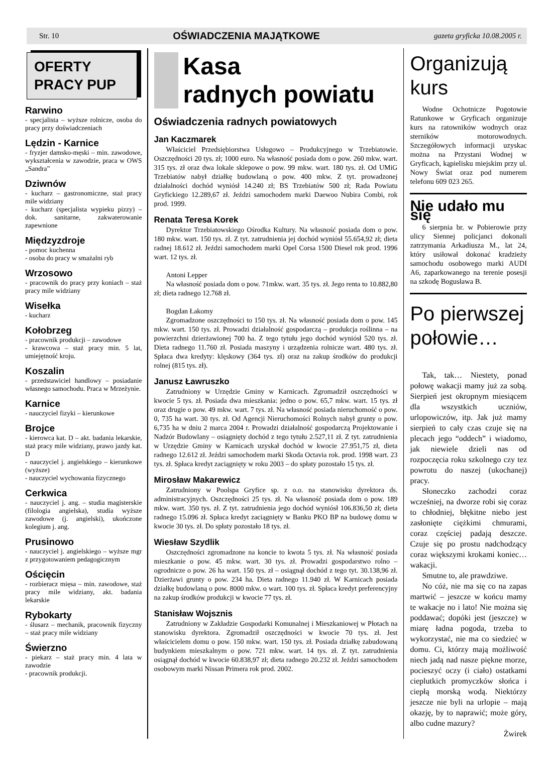Str. 10 OŚWIADCZENIA MAJĄTKOWE gazeta gryficka 10.08.2005 r.
OFERTY
PRACY PUP
Rarwino
- specjalista – wyższe rolnicze, osoba do pracy przy doświadczeniach
Lędzin - Karnice
- fryzjer damsko-męski – min. zawodowe, wykształcenia w zawodzie, praca w OWS „Sandra”
Dziwnów
- kucharz – gastronomiczne, staż pracy mile widziany
- kucharz (specjalista wypieku pizzy) – dok. sanitarne, zakwaterowanie zapewnione
Międzyzdroje
- pomoc kuchenna
- osoba do pracy w smażalni ryb
Wrzosowo
- pracownik do pracy przy koniach – staż pracy mile widziany
Wisełka
- kucharz
Kołobrzeg
- pracownik produkcji – zawodowe
- krawcowa – staż pracy min. 5 lat, umiejętność kroju.
Koszalin
- przedstawiciel handlowy – posiadanie własnego samochodu. Praca w Mrzeżynie.
Karnice
- nauczyciel fizyki – kierunkowe
Brojce
- kierowca kat. D – akt. badania lekarskie, staż pracy mile widziany, prawo jazdy kat. D
- nauczyciel j. angielskiego – kierunkowe (wyższe)
- nauczyciel wychowania fizycznego
Cerkwica
- nauczyciel j. ang. – studia magisterskie (filologia angielska), studia wyższe zawodowe (j. angielski), ukończone kolegium j. ang.
Prusinowo
- nauczyciel j. angielskiego – wyższe mgr z przygotowaniem pedagogicznym
Ościęcin
- rozbieracz mięsa – min. zawodowe, staż pracy mile widziany, akt. badania lekarskie
Rybokarty
- ślusarz – mechanik, pracownik fizyczny – staż pracy mile widziany
Świerzno
- piekarz – staż pracy min. 4 lata w zawodzie
- pracownik produkcji.
Kasa
radnych powiatu
Oświadczenia radnych powiatowych
Jan Kaczmarek
Właściciel Przedsiębiorstwa Usługowo – Produkcyjnego w Trzebiatowie. Oszczędności 20 tys. zł; 1000 euro. Na własność posiada dom o pow. 260 mkw. wart. 315 tys. zł oraz dwa lokale sklepowe o pow. 99 mkw. wart. 180 tys. zł. Od UMiG Trzebiatów nabył działkę budowlaną o pow. 400 mkw. Z tyt. prowadzonej działalności dochód wyniósł 14.240 zł; BS Trzebiatów 500 zł; Rada Powiatu Gryfickiego 12.289,67 zł. Jeździ samochodem marki Daewoo Nubira Combi, rok prod. 1999.
Renata Teresa Korek
Dyrektor Trzebiatowskiego Ośrodka Kultury. Na własność posiada dom o pow. 180 mkw. wart. 150 tys. zł. Z tyt. zatrudnienia jej dochód wyniósł 55.654,92 zł; dieta radnej 18.612 zł. Jeździ samochodem marki Opel Corsa 1500 Diesel rok prod. 1996 wart. 12 tys. zł.
Antoni Lepper
Na własność posiada dom o pow. 71mkw. wart. 35 tys. zł. Jego renta to 10.882,80 zł; dieta radnego 12.768 zł.
Bogdan Łakomy
Zgromadzone oszczędności to 150 tys. zł. Na własność posiada dom o pow. 145 mkw. wart. 150 tys. zł. Prowadzi działalność gospodarczą – produkcja roślinna – na powierzchni dzierżawionej 700 ha. Z tego tytułu jego dochód wyniósł 520 tys. zł. Dieta radnego 11.760 zł. Posiada maszyny i urządzenia rolnicze wart. 480 tys. zł. Spłaca dwa kredyty: klęskowy (364 tys. zł) oraz na zakup środków do produkcji rolnej (815 tys. zł).
Janusz Ławruszko
Zatrudniony w Urzędzie Gminy w Karnicach. Zgromadził oszczędności w kwocie 5 tys. zł. Posiada dwa mieszkania: jedno o pow. 65,7 mkw. wart. 15 tys. zł oraz drugie o pow. 49 mkw. wart. 7 tys. zł. Na własność posiada nieruchomość o pow. 0, 735 ha wart. 30 tys. zł. Od Agencji Nieruchomości Rolnych nabył grunty o pow. 6,735 ha w dniu 2 marca 2004 r. Prowadzi działalność gospodarczą Projektowanie i Nadzór Budowlany – osiągnięty dochód z tego tytułu 2.527,11 zł. Z tyt. zatrudnienia w Urzędzie Gminy w Karnicach uzyskał dochód w kwocie 27.951,75 zł, dieta radnego 12.612 zł. Jeździ samochodem marki Skoda Octavia rok. prod. 1998 wart. 23 tys. zł. Spłaca kredyt zaciągnięty w roku 2003 – do spłaty pozostało 15 tys. zł.
Mirosław Makarewicz
Zatrudniony w Poolspa Gryfice sp. z o.o. na stanowisku dyrektora ds. administracyjnych. Oszczędności 25 tys. zł. Na własność posiada dom o pow. 189 mkw. wart. 350 tys. zł. Z tyt. zatrudnienia jego dochód wyniósł 106.836,50 zł; dieta radnego 15.096 zł. Spłaca kredyt zaciągnięty w Banku PKO BP na budowę domu w kwocie 30 tys. zł. Do spłaty pozostało 18 tys. zł.
Wiesław Szydlik
Oszczędności zgromadzone na koncie to kwota 5 tys. zł. Na własność posiada mieszkanie o pow. 45 mkw. wart. 30 tys. zł. Prowadzi gospodarstwo rolno – ogrodnicze o pow. 26 ha wart. 150 tys. zł – osiągnął dochód z tego tyt. 30.138,96 zł. Dzierżawi grunty o pow. 234 ha. Dieta radnego 11.940 zł. W Karnicach posiada działkę budowlaną o pow. 8000 mkw. o wart. 100 tys. zł. Spłaca kredyt preferencyjny na zakup środków produkcji w kwocie 77 tys. zł.
Stanisław Wojsznis
Zatrudniony w Zakładzie Gospodarki Komunalnej i Mieszkaniowej w Płotach na stanowisku dyrektora. Zgromadził oszczędności w kwocie 70 tys. zł. Jest właścicielem domu o pow. 150 mkw. wart. 150 tys. zł. Posiada działkę zabudowaną budynkiem mieszkalnym o pow. 721 mkw. wart. 14 tys. zł. Z tyt. zatrudnienia osiągnął dochód w kwocie 60.838,97 zł; dieta radnego 20.232 zł. Jeździ samochodem osobowym marki Nissan Primera rok prod. 2002.
Organizują
kurs
Wodne Ochotnicze Pogotowie Ratunkowe w Gryficach organizuje kurs na ratowników wodnych oraz sterników motorowodnych. Szczegółowych informacji uzyskac można na Przystani Wodnej w Gryficach, kąpielisku miejskim przy ul. Nowy Świat oraz pod numerem telefonu 609 023 265.
Nie udało mu się
6 sierpnia br. w Pobierowie przy ulicy Siennej policjanci dokonali zatrzymania Arkadiusza M., lat 24, który usiłował dokonać kradzieży samochodu osobowego marki AUDI A6, zaparkowanego na terenie posesji na szkodę Bogusława B.
Po pierwszej połowie…
Tak, tak… Niestety, ponad połowę wakacji mamy już za sobą. Sierpień jest okropnym miesiącem dla wszystkich uczniów, urlopowiczów, itp. Jak już mamy sierpień to cały czas czuje się na plecach jego “oddech” i wiadomo, jak niewiele dzieli nas od rozpoczęcia roku szkolnego czy tez powrotu do naszej (ukochanej) pracy.
Słoneczko zachodzi coraz wcześniej, na dworze robi się coraz to chłodniej, błękitne niebo jest zasłonięte ciężkimi chmurami, coraz częściej padają deszcze. Czuje się po prostu nadchodzący coraz większymi krokami koniec… wakacji.
Smutne to, ale prawdziwe.
No cóż, nie ma się co na zapas martwić – jeszcze w końcu mamy te wakacje no i lato! Nie można się poddawać; dopóki jest (jeszcze) w miarę ładna pogoda, trzeba to wykorzystać, nie ma co siedzieć w domu. Ci, którzy mają możliwość niech jadą nad nasze piękne morze, pocieszyć oczy (i ciało) ostatkami cieplutkich promyczków słońca i ciepłą morską wodą. Niektórzy jeszcze nie byli na urlopie – mają okazję, by to naprawić; może góry, albo cudne mazury?
Żwirek